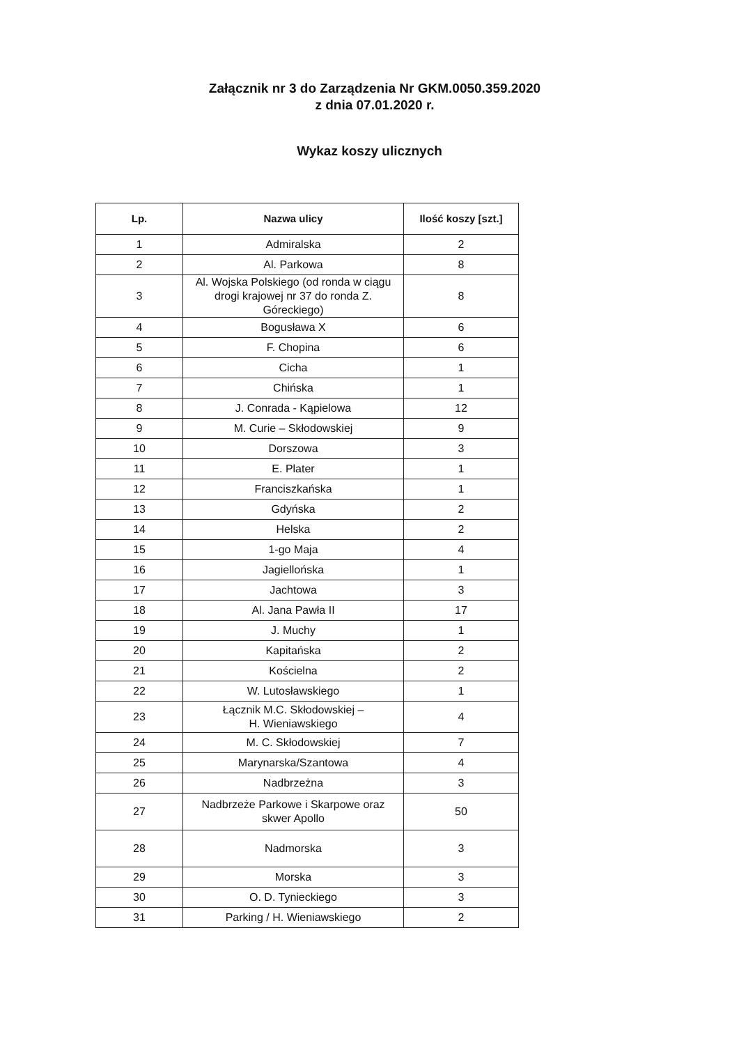Załącznik nr 3 do Zarządzenia Nr GKM.0050.359.2020
z dnia 07.01.2020 r.
Wykaz koszy ulicznych
| Lp. | Nazwa ulicy | Ilość koszy [szt.] |
| --- | --- | --- |
| 1 | Admiralska | 2 |
| 2 | Al. Parkowa | 8 |
| 3 | Al. Wojska Polskiego (od ronda w ciągu drogi krajowej nr 37 do ronda Z. Góreckiego) | 8 |
| 4 | Bogusława X | 6 |
| 5 | F. Chopina | 6 |
| 6 | Cicha | 1 |
| 7 | Chińska | 1 |
| 8 | J. Conrada - Kąpielowa | 12 |
| 9 | M. Curie – Skłodowskiej | 9 |
| 10 | Dorszowa | 3 |
| 11 | E. Plater | 1 |
| 12 | Franciszkańska | 1 |
| 13 | Gdyńska | 2 |
| 14 | Helska | 2 |
| 15 | 1-go Maja | 4 |
| 16 | Jagiellońska | 1 |
| 17 | Jachtowa | 3 |
| 18 | Al. Jana Pawła II | 17 |
| 19 | J. Muchy | 1 |
| 20 | Kapitańska | 2 |
| 21 | Kościelna | 2 |
| 22 | W. Lutosławskiego | 1 |
| 23 | Łącznik M.C. Skłodowskiej – H. Wieniawskiego | 4 |
| 24 | M. C. Skłodowskiej | 7 |
| 25 | Marynarska/Szantowa | 4 |
| 26 | Nadbrzeżna | 3 |
| 27 | Nadbrzeże Parkowe i Skarpowe oraz skwer Apollo | 50 |
| 28 | Nadmorska | 3 |
| 29 | Morska | 3 |
| 30 | O. D. Tynieckiego | 3 |
| 31 | Parking / H. Wieniawskiego | 2 |